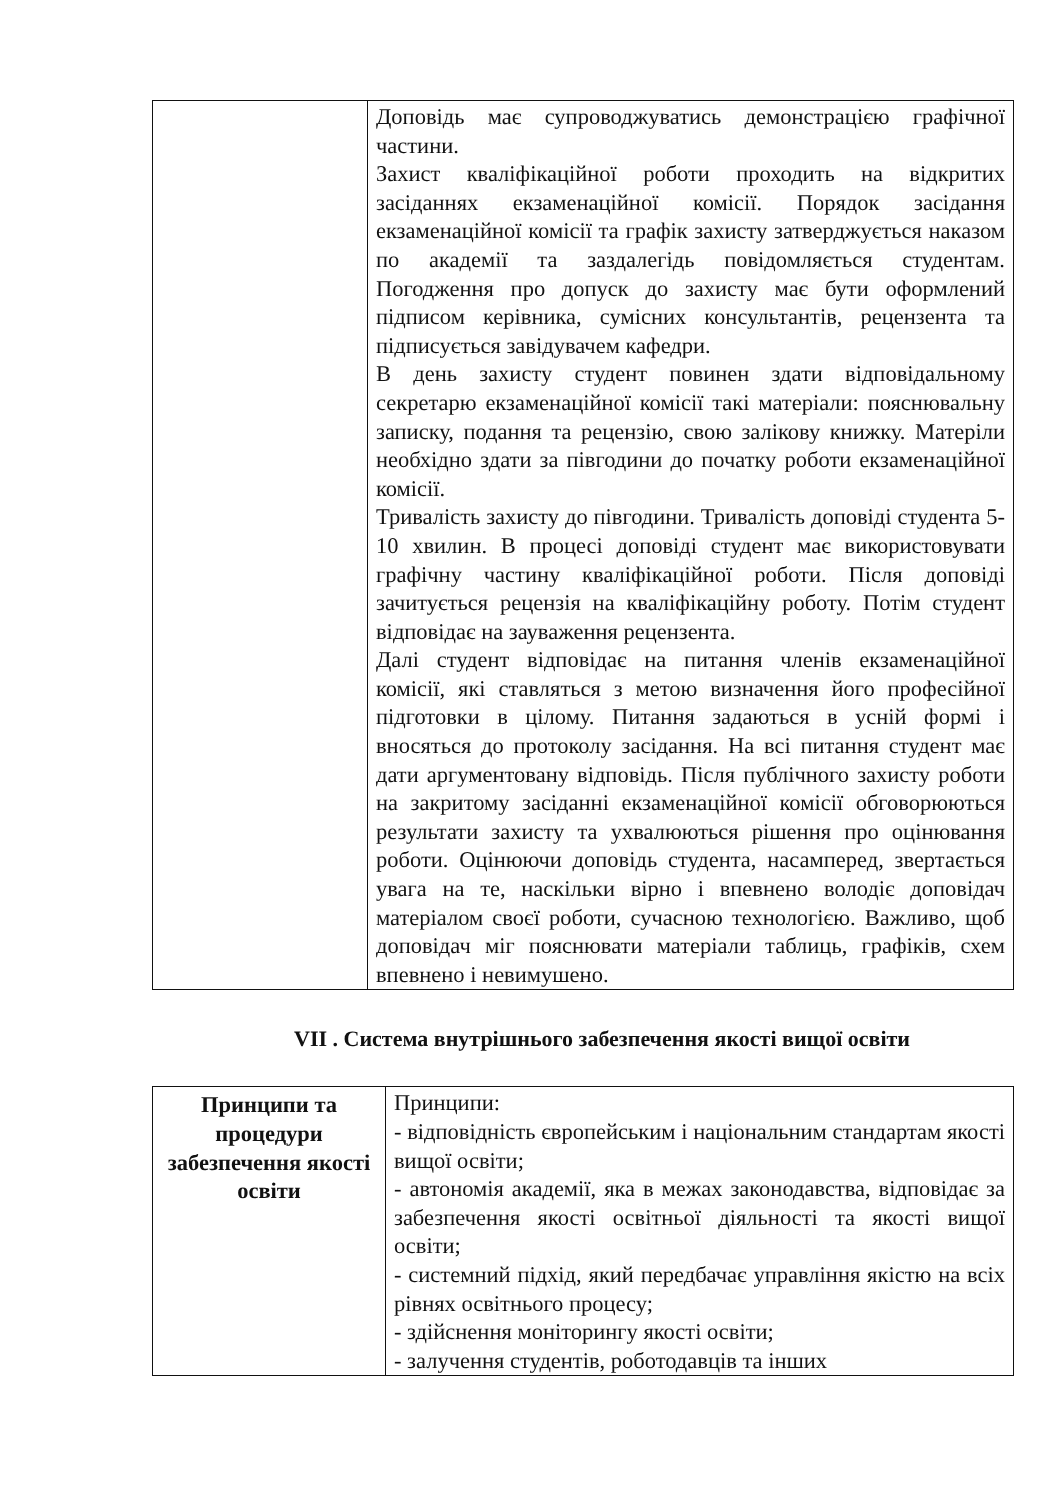| | Доповідь має супроводжуватись демонстрацією графічної частини. Захист кваліфікаційної роботи проходить на відкритих засіданнях екзаменаційної комісії. Порядок засідання екзаменаційної комісії та графік захисту затверджується наказом по академії та заздалегідь повідомляється студентам. Погодження про допуск до захисту має бути оформлений підписом керівника, сумісних консультантів, рецензента та підписується завідувачем кафедри. В день захисту студент повинен здати відповідальному секретарю екзаменаційної комісії такі матеріали: пояснювальну записку, подання та рецензію, свою залікову книжку. Матеріли необхідно здати за півгодини до початку роботи екзаменаційної комісії. Тривалість захисту до півгодини. Тривалість доповіді студента 5-10 хвилин. В процесі доповіді студент має використовувати графічну частину кваліфікаційної роботи. Після доповіді зачитується рецензія на кваліфікаційну роботу. Потім студент відповідає на зауваження рецензента. Далі студент відповідає на питання членів екзаменаційної комісії, які ставляться з метою визначення його професійної підготовки в цілому. Питання задаються в усній формі і вносяться до протоколу засідання. На всі питання студент має дати аргументовану відповідь. Після публічного захисту роботи на закритому засіданні екзаменаційної комісії обговорюються результати захисту та ухвалюються рішення про оцінювання роботи. Оцінюючи доповідь студента, насамперед, звертається увага на те, наскільки вірно і впевнено володіє доповідач матеріалом своєї роботи, сучасною технологією. Важливо, щоб доповідач міг пояснювати матеріали таблиць, графіків, схем впевнено і невимушено. |
VII . Система внутрішнього забезпечення якості вищої освіти
| Принципи та процедури забезпечення якості освіти | Принципи: - відповідність європейським і національним стандартам якості вищої освіти; - автономія академії, яка в межах законодавства, відповідає за забезпечення якості освітньої діяльності та якості вищої освіти; - системний підхід, який передбачає управління якістю на всіх рівнях освітнього процесу; - здійснення моніторингу якості освіти; - залучення студентів, роботодавців та інших |